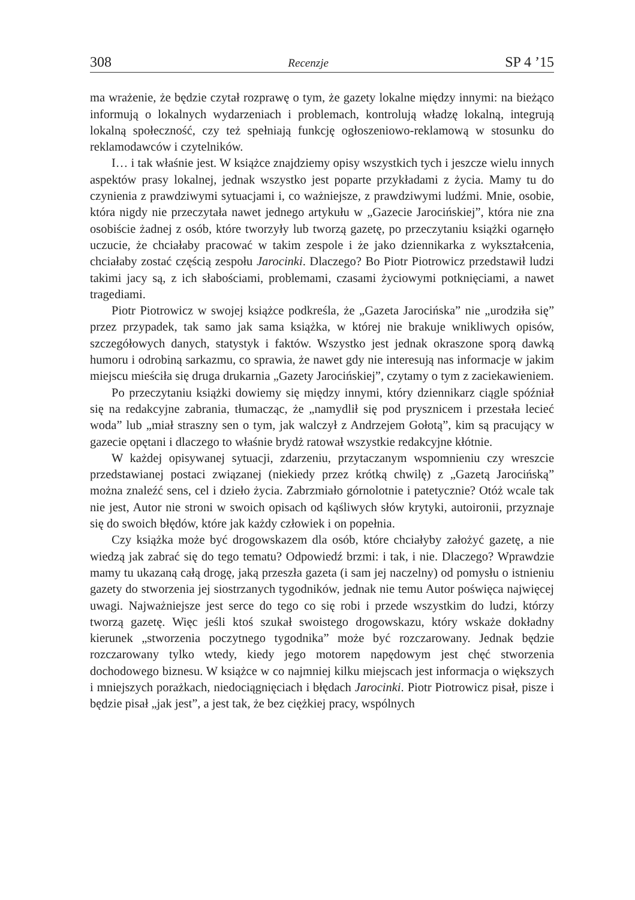308 Recenzje SP 4 ’15
ma wrażenie, że będzie czytał rozprawę o tym, że gazety lokalne między innymi: na bieżąco informują o lokalnych wydarzeniach i problemach, kontrolują władzę lokalną, integrują lokalną społeczność, czy też spełniają funkcję ogłoszeniowo-reklamową w stosunku do reklamodawców i czytelników.
I… i tak właśnie jest. W książce znajdziemy opisy wszystkich tych i jeszcze wielu innych aspektów prasy lokalnej, jednak wszystko jest poparte przykładami z życia. Mamy tu do czynienia z prawdziwymi sytuacjami i, co ważniejsze, z prawdziwymi ludźmi. Mnie, osobie, która nigdy nie przeczytała nawet jednego artykułu w „Gazecie Jarocińskiej”, która nie zna osobiście żadnej z osób, które tworzyły lub tworzą gazetę, po przeczytaniu książki ogarnęło uczucie, że chciałaby pracować w takim zespole i że jako dziennikarka z wykształcenia, chciałaby zostać częścią zespołu Jarocinki. Dlaczego? Bo Piotr Piotrowicz przedstawił ludzi takimi jacy są, z ich słabościami, problemami, czasami życiowymi potknięciami, a nawet tragediami.
Piotr Piotrowicz w swojej książce podkreśla, że „Gazeta Jarocińska” nie „urodziła się” przez przypadek, tak samo jak sama książka, w której nie brakuje wnikliwych opisów, szczegółowych danych, statystyk i faktów. Wszystko jest jednak okraszone sporą dawką humoru i odrobiną sarkazmu, co sprawia, że nawet gdy nie interesują nas informacje w jakim miejscu mieściła się druga drukarnia „Gazety Jarocińskiej”, czytamy o tym z zaciekawieniem.
Po przeczytaniu książki dowiemy się między innymi, który dziennikarz ciągle spóźniał się na redakcyjne zabrania, tłumacząc, że „namydlił się pod prysznicem i przestała lecieć woda” lub „miał straszny sen o tym, jak walczył z Andrzejem Gołotą”, kim są pracujący w gazecie opętani i dlaczego to właśnie brydż ratował wszystkie redakcyjne kłótnie.
W każdej opisywanej sytuacji, zdarzeniu, przytaczanym wspomnieniu czy wreszcie przedstawianej postaci związanej (niekiedy przez krótką chwilę) z „Gazetą Jarocińską” można znaleźć sens, cel i dzieło życia. Zabrzmiało górnolotnie i patetycznie? Otóż wcale tak nie jest, Autor nie stroni w swoich opisach od kąśliwych słów krytyki, autoironii, przyznaje się do swoich błędów, które jak każdy człowiek i on popełnia.
Czy książka może być drogowskazem dla osób, które chciałyby założyć gazetę, a nie wiedzą jak zabrać się do tego tematu? Odpowiedź brzmi: i tak, i nie. Dlaczego? Wprawdzie mamy tu ukazaną całą drogę, jaką przeszła gazeta (i sam jej naczelny) od pomysłu o istnieniu gazety do stworzenia jej siostrzanych tygodników, jednak nie temu Autor poświęca najwięcej uwagi. Najważniejsze jest serce do tego co się robi i przede wszystkim do ludzi, którzy tworzą gazetę. Więc jeśli ktoś szukał swoistego drogowskazu, który wskaże dokładny kierunek „stworzenia poczytnego tygodnika” może być rozczarowany. Jednak będzie rozczarowany tylko wtedy, kiedy jego motorem napędowym jest chęć stworzenia dochodowego biznesu. W książce w co najmniej kilku miejscach jest informacja o większych i mniejszych porażkach, niedociągnięciach i błędach Jarocinki. Piotr Piotrowicz pisał, pisze i będzie pisał „jak jest”, a jest tak, że bez ciężkiej pracy, wspólnych